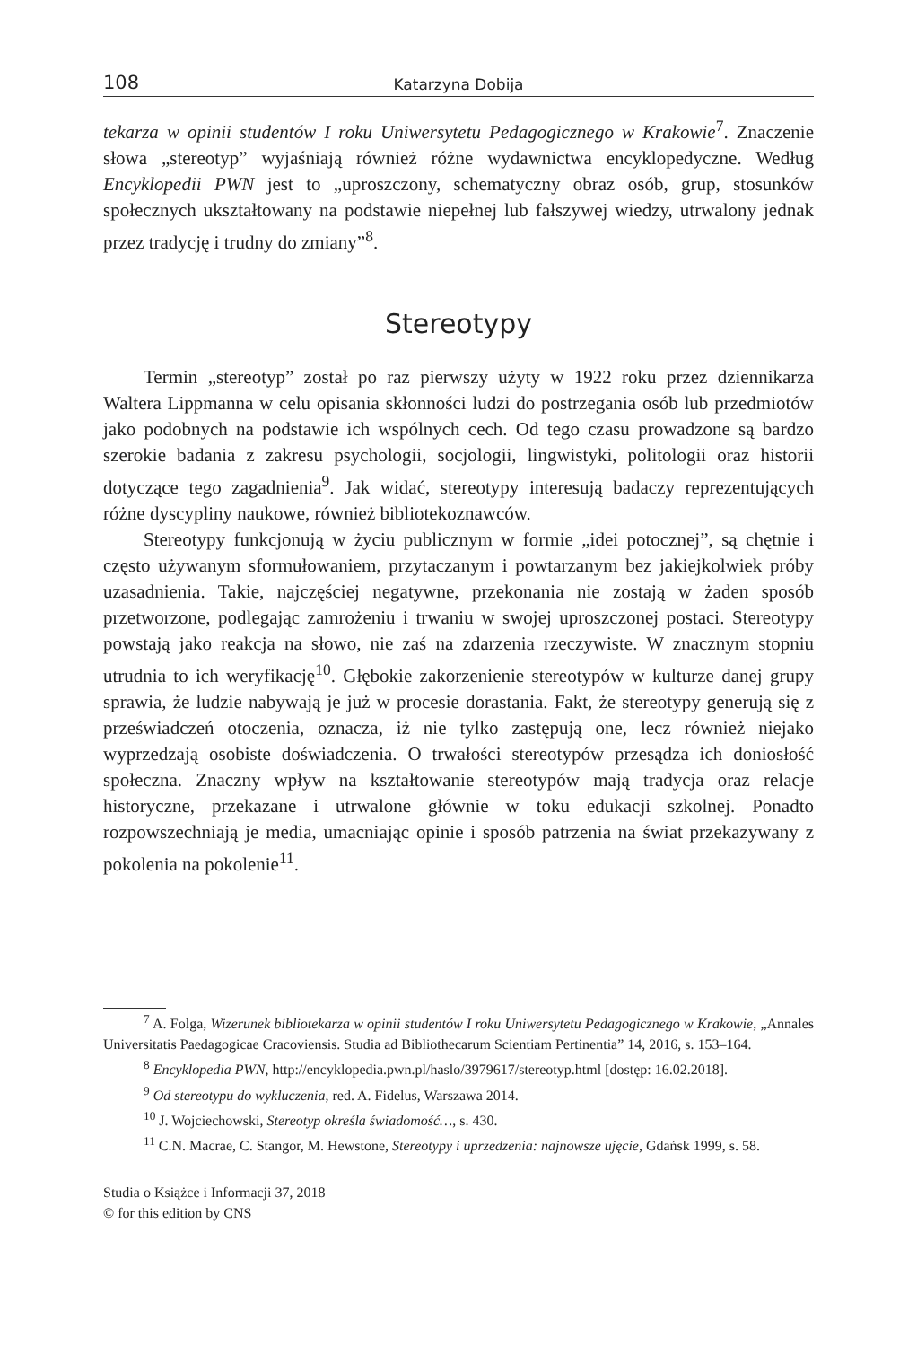108 Katarzyna Dobija
tekarza w opinii studentów I roku Uniwersytetu Pedagogicznego w Krakowie<sup>7</sup>. Znaczenie słowa „stereotyp” wyjaśniają również różne wydawnictwa encyklopedyczne. Według Encyklopedii PWN jest to „uproszczony, schematyczny obraz osób, grup, stosunków społecznych ukształtowany na podstawie niepełnej lub fałszywej wiedzy, utrwalony jednak przez tradycję i trudny do zmiany”<sup>8</sup>.
Stereotypy
Termin „stereotyp” został po raz pierwszy użyty w 1922 roku przez dziennikarza Waltera Lippmanna w celu opisania skłonności ludzi do postrzegania osób lub przedmiotów jako podobnych na podstawie ich wspólnych cech. Od tego czasu prowadzone są bardzo szerokie badania z zakresu psychologii, socjologii, lingwistyki, politologii oraz historii dotyczące tego zagadnienia<sup>9</sup>. Jak widać, stereotypy interesują badaczy reprezentujących różne dyscypliny naukowe, również bibliotekoznawców.
Stereotypy funkcjonują w życiu publicznym w formie „idei potocznej”, są chętnie i często używanym sformułowaniem, przytaczanym i powtarzanym bez jakiejkolwiek próby uzasadnienia. Takie, najczęściej negatywne, przekonania nie zostają w żaden sposób przetworzone, podlegając zamrożeniu i trwaniu w swojej uproszczonej postaci. Stereotypy powstają jako reakcja na słowo, nie zaś na zdarzenia rzeczywiste. W znacznym stopniu utrudnia to ich weryfikację<sup>10</sup>. Głębokie zakorzenienie stereotypów w kulturze danej grupy sprawia, że ludzie nabywają je już w procesie dorastania. Fakt, że stereotypy generują się z przeświadczeń otoczenia, oznacza, iż nie tylko zastępują one, lecz również niejako wyprzedzają osobiste doświadczenia. O trwałości stereotypów przesądza ich doniosłość społeczna. Znaczny wpływ na kształtowanie stereotypów mają tradycja oraz relacje historyczne, przekazane i utrwalone głównie w toku edukacji szkolnej. Ponadto rozpowszechniają je media, umacniając opinie i sposób patrzenia na świat przekazywany z pokolenia na pokolenie<sup>11</sup>.
<sup>7</sup> A. Folga, Wizerunek bibliotekarza w opinii studentów I roku Uniwersytetu Pedagogicznego w Krakowie, „Annales Universitatis Paedagogicae Cracoviensis. Studia ad Bibliothecarum Scientiam Pertinentia” 14, 2016, s. 153–164.
<sup>8</sup> Encyklopedia PWN, http://encyklopedia.pwn.pl/haslo/3979617/stereotyp.html [dostęp: 16.02.2018].
<sup>9</sup> Od stereotypu do wykluczenia, red. A. Fidelus, Warszawa 2014.
<sup>10</sup> J. Wojciechowski, Stereotyp określa świadomość…, s. 430.
<sup>11</sup> C.N. Macrae, C. Stangor, M. Hewstone, Stereotypy i uprzedzenia: najnowsze ujęcie, Gdańsk 1999, s. 58.
Studia o Książce i Informacji 37, 2018
© for this edition by CNS